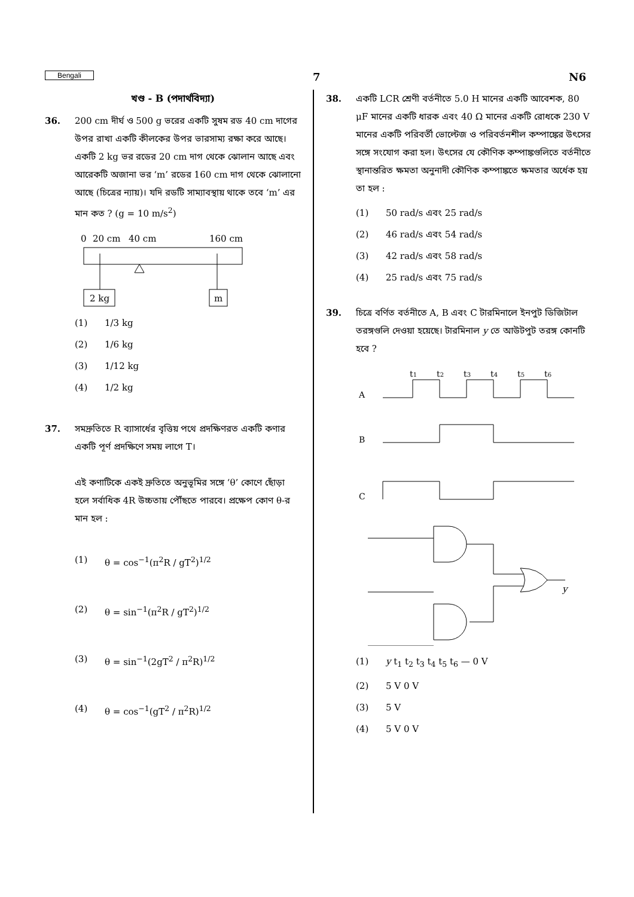Bengali 7 N6
খণ্ড - B (পদার্থবিদ্যা)
36. 200 cm দীর্ঘ ও 500 g ভরের একটি সুষম রড 40 cm দাগের উপর রাখা একটি কীলকের উপর ভারসাম্য রক্ষা করে আছে। একটি 2 kg ভর রডের 20 cm দাগ থেকে ঝোলান আছে এবং আরেকটি অজানা ভর ‘m’ রডের 160 cm দাগ থেকে ঝোলানো আছে (চিত্রের ন্যায়)। যদি রডটি সাম্যাবস্থায় থাকে তবে ‘m’ এর মান কত ? (g = 10 m/s<sup>2</sup>)
0
20 cm
40 cm
160 cm
2 kg
m
(1) 1/3 kg
(2) 1/6 kg
(3) 1/12 kg
(4) 1/2 kg
37. সমদ্রুতিতে R ব্যাসার্ধের বৃত্তিয় পথে প্রদক্ষিণরত একটি কণার একটি পূর্ণ প্রদক্ষিণে সময় লাগে T।
এই কণাটিকে একই দ্রুতিতে অনুভূমির সঙ্গে ‘θ’ কোণে ছোঁড়া হলে সর্বাধিক 4R উচ্চতায় পৌঁছতে পারবে। প্রক্ষেপ কোণ θ-র মান হল :
(1) θ = cos<sup>−1</sup>(π<sup>2</sup>R / gT<sup>2</sup>)<sup>1/2</sup>
(2) θ = sin<sup>−1</sup>(π<sup>2</sup>R / gT<sup>2</sup>)<sup>1/2</sup>
(3) θ = sin<sup>−1</sup>(2gT<sup>2</sup> / π<sup>2</sup>R)<sup>1/2</sup>
(4) θ = cos<sup>−1</sup>(gT<sup>2</sup> / π<sup>2</sup>R)<sup>1/2</sup>
38. একটি LCR শ্রেণী বর্তনীতে 5.0 H মানের একটি আবেশক, 80 μF মানের একটি ধারক এবং 40 Ω মানের একটি রোধকে 230 V মানের একটি পরিবর্তী ভোল্টেজ ও পরিবর্তনশীল কম্পাঙ্কের উৎসের সঙ্গে সংযোগ করা হল। উৎসের যে কৌণিক কম্পাঙ্কগুলিতে বর্তনীতে স্থানান্তরিত ক্ষমতা অনুনাদী কৌণিক কম্পাঙ্কতে ক্ষমতার অর্ধেক হয় তা হল :
(1) 50 rad/s এবং 25 rad/s
(2) 46 rad/s এবং 54 rad/s
(3) 42 rad/s এবং 58 rad/s
(4) 25 rad/s এবং 75 rad/s
39. চিত্রে বর্ণিত বর্তনীতে A, B এবং C টারমিনালে ইনপুট ডিজিটাল তরঙ্গগুলি দেওয়া হয়েছে। টারমিনাল y তে আউটপুট তরঙ্গ কোনটি হবে ?
t1
t2
t3
t4
t5
t6
A
B
C
y
(1) y t<sub>1</sub> t<sub>2</sub> t<sub>3</sub> t<sub>4</sub> t<sub>5</sub> t<sub>6</sub> — 0 V
(2) 5 V 0 V
(3) 5 V
(4) 5 V 0 V